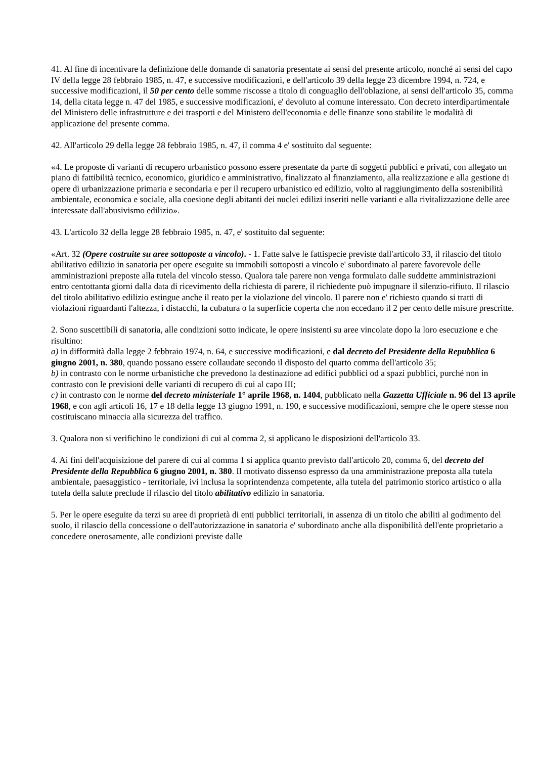41. Al fine di incentivare la definizione delle domande di sanatoria presentate ai sensi del presente articolo, nonché ai sensi del capo IV della legge 28 febbraio 1985, n. 47, e successive modificazioni, e dell'articolo 39 della legge 23 dicembre 1994, n. 724, e successive modificazioni, il 50 per cento delle somme riscosse a titolo di conguaglio dell'oblazione, ai sensi dell'articolo 35, comma 14, della citata legge n. 47 del 1985, e successive modificazioni, e' devoluto al comune interessato. Con decreto interdipartimentale del Ministero delle infrastrutture e dei trasporti e del Ministero dell'economia e delle finanze sono stabilite le modalità di applicazione del presente comma.
42. All'articolo 29 della legge 28 febbraio 1985, n. 47, il comma 4 e' sostituito dal seguente:
«4. Le proposte di varianti di recupero urbanistico possono essere presentate da parte di soggetti pubblici e privati, con allegato un piano di fattibilità tecnico, economico, giuridico e amministrativo, finalizzato al finanziamento, alla realizzazione e alla gestione di opere di urbanizzazione primaria e secondaria e per il recupero urbanistico ed edilizio, volto al raggiungimento della sostenibilità ambientale, economica e sociale, alla coesione degli abitanti dei nuclei edilizi inseriti nelle varianti e alla rivitalizzazione delle aree interessate dall'abusivismo edilizio».
43. L'articolo 32 della legge 28 febbraio 1985, n. 47, e' sostituito dal seguente:
«Art. 32 (Opere costruite su aree sottoposte a vincolo). - 1. Fatte salve le fattispecie previste dall'articolo 33, il rilascio del titolo abilitativo edilizio in sanatoria per opere eseguite su immobili sottoposti a vincolo e' subordinato al parere favorevole delle amministrazioni preposte alla tutela del vincolo stesso. Qualora tale parere non venga formulato dalle suddette amministrazioni entro centottanta giorni dalla data di ricevimento della richiesta di parere, il richiedente può impugnare il silenzio-rifiuto. Il rilascio del titolo abilitativo edilizio estingue anche il reato per la violazione del vincolo. Il parere non e' richiesto quando si tratti di violazioni riguardanti l'altezza, i distacchi, la cubatura o la superficie coperta che non eccedano il 2 per cento delle misure prescritte.
2. Sono suscettibili di sanatoria, alle condizioni sotto indicate, le opere insistenti su aree vincolate dopo la loro esecuzione e che risultino:
a) in difformità dalla legge 2 febbraio 1974, n. 64, e successive modificazioni, e dal decreto del Presidente della Repubblica 6 giugno 2001, n. 380, quando possano essere collaudate secondo il disposto del quarto comma dell'articolo 35;
b) in contrasto con le norme urbanistiche che prevedono la destinazione ad edifici pubblici od a spazi pubblici, purché non in contrasto con le previsioni delle varianti di recupero di cui al capo III;
c) in contrasto con le norme del decreto ministeriale 1° aprile 1968, n. 1404, pubblicato nella Gazzetta Ufficiale n. 96 del 13 aprile 1968, e con agli articoli 16, 17 e 18 della legge 13 giugno 1991, n. 190, e successive modificazioni, sempre che le opere stesse non costituiscano minaccia alla sicurezza del traffico.
3. Qualora non si verifichino le condizioni di cui al comma 2, si applicano le disposizioni dell'articolo 33.
4. Ai fini dell'acquisizione del parere di cui al comma 1 si applica quanto previsto dall'articolo 20, comma 6, del decreto del Presidente della Repubblica 6 giugno 2001, n. 380. Il motivato dissenso espresso da una amministrazione preposta alla tutela ambientale, paesaggistico - territoriale, ivi inclusa la soprintendenza competente, alla tutela del patrimonio storico artistico o alla tutela della salute preclude il rilascio del titolo abilitativo edilizio in sanatoria.
5. Per le opere eseguite da terzi su aree di proprietà di enti pubblici territoriali, in assenza di un titolo che abiliti al godimento del suolo, il rilascio della concessione o dell'autorizzazione in sanatoria e' subordinato anche alla disponibilità dell'ente proprietario a concedere onerosamente, alle condizioni previste dalle